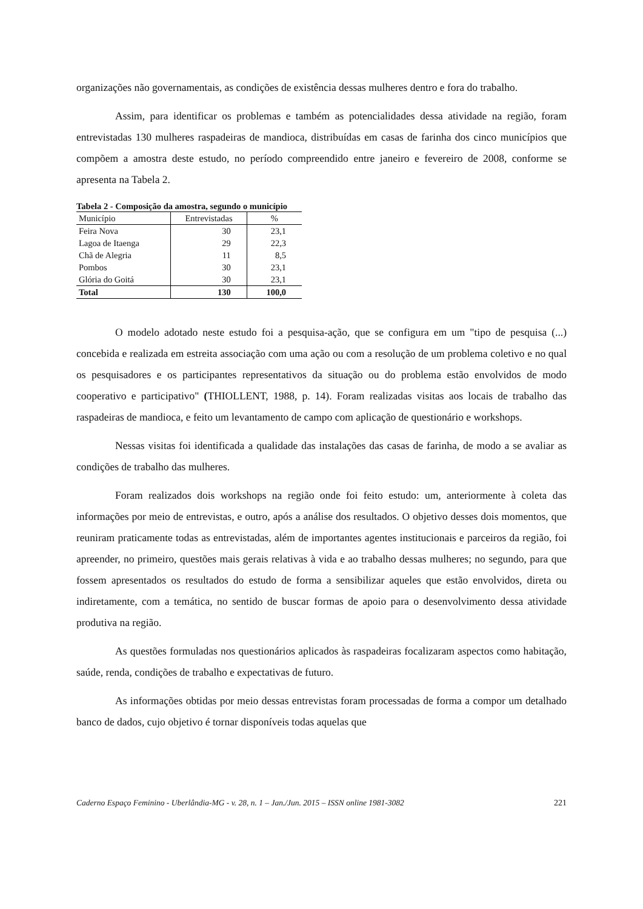organizações não governamentais, as condições de existência dessas mulheres dentro e fora do trabalho.
Assim, para identificar os problemas e também as potencialidades dessa atividade na região, foram entrevistadas 130 mulheres raspadeiras de mandioca, distribuídas em casas de farinha dos cinco municípios que compõem a amostra deste estudo, no período compreendido entre janeiro e fevereiro de 2008, conforme se apresenta na Tabela 2.
Tabela 2 - Composição da amostra, segundo o município
| Município | Entrevistadas | % |
| --- | --- | --- |
| Feira Nova | 30 | 23,1 |
| Lagoa de Itaenga | 29 | 22,3 |
| Chã de Alegria | 11 | 8,5 |
| Pombos | 30 | 23,1 |
| Glória do Goitá | 30 | 23,1 |
| Total | 130 | 100,0 |
O modelo adotado neste estudo foi a pesquisa-ação, que se configura em um "tipo de pesquisa (...) concebida e realizada em estreita associação com uma ação ou com a resolução de um problema coletivo e no qual os pesquisadores e os participantes representativos da situação ou do problema estão envolvidos de modo cooperativo e participativo" (THIOLLENT, 1988, p. 14). Foram realizadas visitas aos locais de trabalho das raspadeiras de mandioca, e feito um levantamento de campo com aplicação de questionário e workshops.
Nessas visitas foi identificada a qualidade das instalações das casas de farinha, de modo a se avaliar as condições de trabalho das mulheres.
Foram realizados dois workshops na região onde foi feito estudo: um, anteriormente à coleta das informações por meio de entrevistas, e outro, após a análise dos resultados. O objetivo desses dois momentos, que reuniram praticamente todas as entrevistadas, além de importantes agentes institucionais e parceiros da região, foi apreender, no primeiro, questões mais gerais relativas à vida e ao trabalho dessas mulheres; no segundo, para que fossem apresentados os resultados do estudo de forma a sensibilizar aqueles que estão envolvidos, direta ou indiretamente, com a temática, no sentido de buscar formas de apoio para o desenvolvimento dessa atividade produtiva na região.
As questões formuladas nos questionários aplicados às raspadeiras focalizaram aspectos como habitação, saúde, renda, condições de trabalho e expectativas de futuro.
As informações obtidas por meio dessas entrevistas foram processadas de forma a compor um detalhado banco de dados, cujo objetivo é tornar disponíveis todas aquelas que
Caderno Espaço Feminino - Uberlândia-MG - v. 28, n. 1 – Jan./Jun. 2015 – ISSN online 1981-3082 221